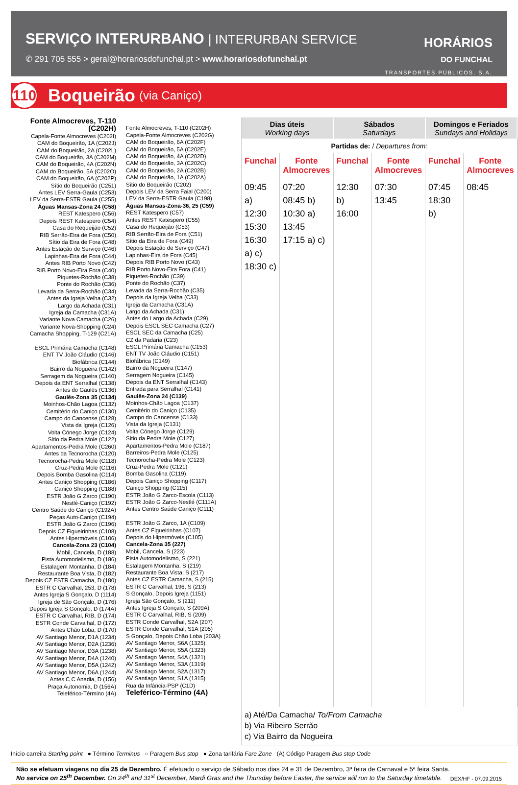SERVIÇO INTERURBANO | INTERURBAN SERVICE
✆ 291 705 555 > geral@horariosdofunchal.pt > www.horariosdofunchal.pt
HORÁRIOS
DO FUNCHAL
TRANSPORTES PÚBLICOS, S.A.
110
Boqueirão (via Caniço)
Fonte Almocreves, T-110
(C202H)
Capela-Fonte Almocreves (C202I)
CAM do Boqueirão, 1A (C202J)
CAM do Boqueirão, 2A (C202L)
CAM do Boqueirão, 3A (C202M)
CAM do Boqueirão, 4A (C202N)
CAM do Boqueirão, 5A (C202O)
CAM do Boqueirão, 6A (C202P)
Sítio do Boqueirão (C251)
Antes LEV Serra-Gaula (C253)
LEV da Serra-ESTR Gaula (C255)
Águas Mansas-Zona 24 (C58)
REST Katespero (C56)
Depois REST Katespero (C54)
Casa do Requeijão (C52)
RIB Serrão-Eira de Fora (C50)
Sítio da Eira de Fora (C48)
Antes Estação de Serviço (C46)
Lapinhas-Eira de Fora (C44)
Antes RIB Porto Novo (C42)
RIB Porto Novo-Eira Fora (C40)
Piquetes-Rochão (C38)
Ponte do Rochão (C36)
Levada da Serra-Rochão (C34)
Antes da Igreja Velha (C32)
Largo da Achada (C31)
Igreja da Camacha (C31A)
Variante Nova Camacha (C26)
Variante Nova-Shopping (C24)
Camacha Shopping, T-129 (C21A)
ESCL Primária Camacha (C148)
ENT TV João Cláudio (C146)
Biofábrica (C144)
Bairro da Nogueira (C142)
Serragem da Nogueira (C140)
Depois da ENT Serralhal (C138)
Antes do Gaulês (C136)
Gaulês-Zona 35 (C134)
Moinhos-Chão Lagoa (C132)
Cemitério do Caniço (C130)
Campo do Cancense (C128)
Vista da Igreja (C126)
Volta Cónego Jorge (C124)
Sítio da Pedra Mole (C122)
Apartamentos-Pedra Mole (C260)
Antes da Tecnorocha (C120)
Tecnorocha-Pedra Mole (C118)
Cruz-Pedra Mole (C116)
Depois Bomba Gasolina (C114)
Antes Caniço Shopping (C186)
Caniço Shopping (C188)
ESTR João G Zarco (C190)
Nestlé-Caniço (C192)
Centro Saúde do Caniço (C192A)
Peças Auto-Caniço (C194)
ESTR João G Zarco (C196)
Depois CZ Figueirinhas (C108)
Antes Hipermóveis (C106)
Cancela-Zona 23 (C104)
Mobil, Cancela, D (188)
Pista Automodelismo, D (186)
Estalagem Montanha, D (184)
Restaurante Boa Vista, D (182)
Depois CZ ESTR Camacha, D (180)
ESTR C Carvalhal, 253, D (178)
Antes Igreja S Gonçalo, D (1114)
Igreja de São Gonçalo, D (176)
Depois Igreja S Gonçalo, D (174A)
ESTR C Carvalhal, RIB, D (174)
ESTR Conde Carvalhal, D (172)
Antes Chão Loba, D (170)
AV Santiago Menor, D1A (1234)
AV Santiago Menor, D2A (1236)
AV Santiago Menor, D3A (1238)
AV Santiago Menor, D4A (1240)
AV Santiago Menor, D5A (1242)
AV Santiago Menor, D6A (1244)
Antes C C Anadia, D (156)
Praça Autonomia, D (156A)
Teleférico-Término (4A)
Fonte Almocreves, T-110 (C202H)
Capela-Fonte Almocreves (C202G)
CAM do Boqueirão, 6A (C202F)
CAM do Boqueirão, 5A (C202E)
CAM do Boqueirão, 4A (C202D)
CAM do Boqueirão, 3A (C202C)
CAM do Boqueirão, 2A (C202B)
CAM do Boqueirão, 1A (C202A)
Sítio do Boqueirão (C202)
Depois LEV da Serra Faial (C200)
LEV da Serra-ESTR Gaula (C198)
Águas Mansas-Zona-36, 25 (C59)
REST Katespero (C57)
Antes REST Katespero (C55)
Casa do Requeijão (C53)
RIB Serrão-Eira de Fora (C51)
Sítio da Eira de Fora (C49)
Depois Estação de Serviço (C47)
Lapinhas-Eira de Fora (C45)
Depois RIB Porto Novo (C43)
RIB Porto Novo-Eira Fora (C41)
Piquetes-Rochão (C39)
Ponte do Rochão (C37)
Levada da Serra-Rochão (C35)
Depois da Igreja Velha (C33)
Igreja da Camacha (C31A)
Largo da Achada (C31)
Antes do Largo da Achada (C29)
Depois ESCL SEC Camacha (C27)
ESCL SEC da Camacha (C25)
CZ da Padaria (C23)
ESCL Primária Camacha (C153)
ENT TV João Cláudio (C151)
Biofábrica (C149)
Bairro da Nogueira (C147)
Serragem Nogueira (C145)
Depois da ENT Serralhal (C143)
Entrada para Serralhal (C141)
Gaulês-Zona 24 (C139)
Moinhos-Chão Lagoa (C137)
Cemitério do Caniço (C135)
Campo do Cancense (C133)
Vista da Igreja (C131)
Volta Cónego Jorge (C129)
Sítio da Pedra Mole (C127)
Apartamentos-Pedra Mole (C187)
Barreiros-Pedra Mole (C125)
Tecnorocha-Pedra Mole (C123)
Cruz-Pedra Mole (C121)
Bomba Gasolina (C119)
Depois Caniço Shopping (C117)
Caniço Shopping (C115)
ESTR João G Zarco-Escola (C113)
ESTR João G Zarco-Nestlé (C111A)
Antes Centro Saúde Caniço (C111)
ESTR João G Zarco, 1A (C109)
Antes CZ Figueirinhas (C107)
Depois do Hipermóveis (C105)
Cancela-Zona 35 (227)
Mobil, Cancela, S (223)
Pista Automodelismo, S (221)
Estalagem Montanha, S (219)
Restaurante Boa Vista, S (217)
Antes CZ ESTR Camacha, S (215)
ESTR C Carvalhal, 196, S (213)
S Gonçalo, Depois Igreja (1151)
Igreja São Gonçalo, S (211)
Antes Igreja S Gonçalo, S (209A)
ESTR C Carvalhal, RIB, S (209)
ESTR Conde Carvalhal, S2A (207)
ESTR Conde Carvalhal, S1A (205)
S Gonçalo, Depois Chão Loba (203A)
AV Santiago Menor, S6A (1325)
AV Santiago Menor, S5A (1323)
AV Santiago Menor, S4A (1321)
AV Santiago Menor, S3A (1319)
AV Santiago Menor, S2A (1317)
AV Santiago Menor, S1A (1315)
Rua da Infância-PSP (C1D)
Teleférico-Término (4A)
| Dias úteis Working days | | Sábados Saturdays | | Domingos e Feriados Sundays and Holidays | |
| --- | --- | --- | --- | --- | --- |
| Partidas de: / Departures from: | | | | | |
| Funchal | Fonte Almocreves | Funchal | Fonte Almocreves | Funchal | Fonte Almocreves |
| 09:45 a) 12:30 15:30 16:30 a) c) 18:30 c) | 07:20 08:45 b) 10:30 a) 13:45 17:15 a) c) | 12:30 b) 16:00 | 07:30 13:45 | 07:45 18:30 b) | 08:45 |
a) Até/Da Camacha/ To/From Camacha
b) Via Ribeiro Serrão
c) Via Bairro da Nogueira
Início carreira Starting point ● Término Terminus ○ Paragem Bus stop ● Zona tarifária Fare Zone (A) Código Paragem Bus stop Code
Não se efetuam viagens no dia 25 de Dezembro. É efetuado o serviço de Sábado nos dias 24 e 31 de Dezembro, 3ª feira de Carnaval e 5ª feira Santa.
No service on 25<sup>th</sup> December. On 24<sup>th</sup> and 31<sup>st</sup> December, Mardi Gras and the Thursday before Easter, the service will run to the Saturday timetable.
DEX/HF - 07.09.2015